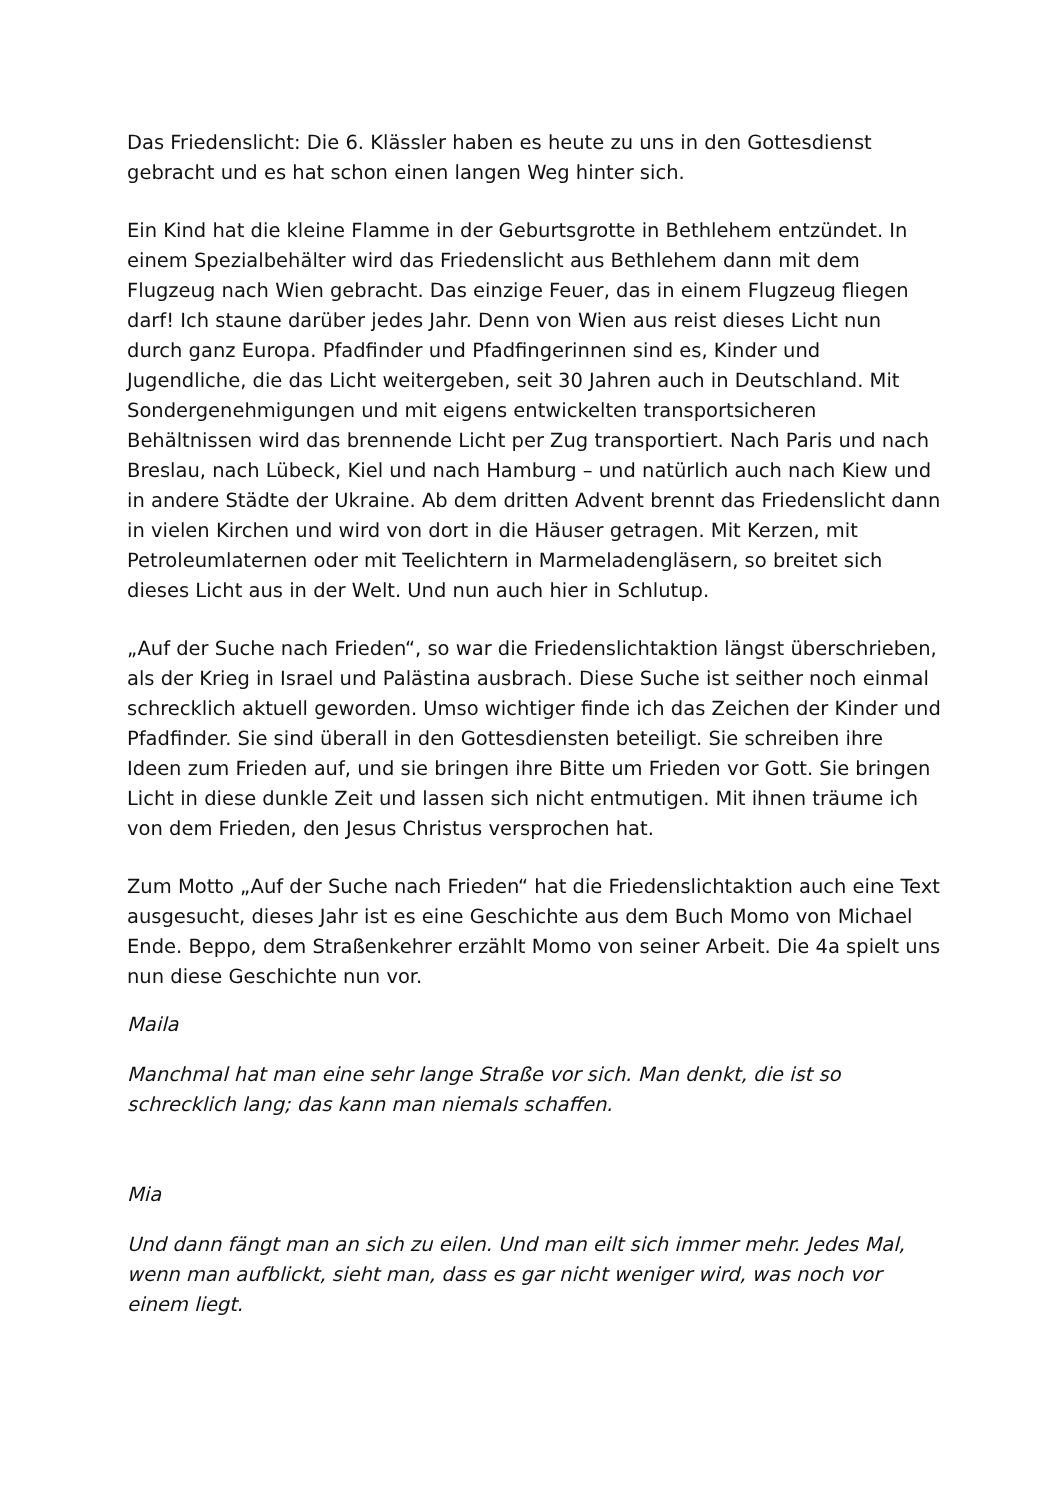Das Friedenslicht: Die 6. Klässler haben es heute zu uns in den Gottesdienst gebracht und es hat schon einen langen Weg hinter sich.
Ein Kind hat die kleine Flamme in der Geburtsgrotte in Bethlehem entzündet. In einem Spezialbehälter wird das Friedenslicht aus Bethlehem dann mit dem Flugzeug nach Wien gebracht. Das einzige Feuer, das in einem Flugzeug fliegen darf! Ich staune darüber jedes Jahr. Denn von Wien aus reist dieses Licht nun durch ganz Europa. Pfadfinder und Pfadfingerinnen sind es, Kinder und Jugendliche, die das Licht weitergeben, seit 30 Jahren auch in Deutschland. Mit Sondergenehmigungen und mit eigens entwickelten transportsicheren Behältnissen wird das brennende Licht per Zug transportiert. Nach Paris und nach Breslau, nach Lübeck, Kiel und nach Hamburg – und natürlich auch nach Kiew und in andere Städte der Ukraine. Ab dem dritten Advent brennt das Friedenslicht dann in vielen Kirchen und wird von dort in die Häuser getragen. Mit Kerzen, mit Petroleumlaternen oder mit Teelichtern in Marmeladengläsern, so breitet sich dieses Licht aus in der Welt. Und nun auch hier in Schlutup.
„Auf der Suche nach Frieden“, so war die Friedenslichtaktion längst überschrieben, als der Krieg in Israel und Palästina ausbrach. Diese Suche ist seither noch einmal schrecklich aktuell geworden. Umso wichtiger finde ich das Zeichen der Kinder und Pfadfinder. Sie sind überall in den Gottesdiensten beteiligt. Sie schreiben ihre Ideen zum Frieden auf, und sie bringen ihre Bitte um Frieden vor Gott. Sie bringen Licht in diese dunkle Zeit und lassen sich nicht entmutigen. Mit ihnen träume ich von dem Frieden, den Jesus Christus versprochen hat.
Zum Motto „Auf der Suche nach Frieden“ hat die Friedenslichtaktion auch eine Text ausgesucht, dieses Jahr ist es eine Geschichte aus dem Buch Momo von Michael Ende. Beppo, dem Straßenkehrer erzählt Momo von seiner Arbeit. Die 4a spielt uns nun diese Geschichte nun vor.
Maila
Manchmal hat man eine sehr lange Straße vor sich. Man denkt, die ist so schrecklich lang; das kann man niemals schaffen.
Mia
Und dann fängt man an sich zu eilen. Und man eilt sich immer mehr. Jedes Mal, wenn man aufblickt, sieht man, dass es gar nicht weniger wird, was noch vor einem liegt.